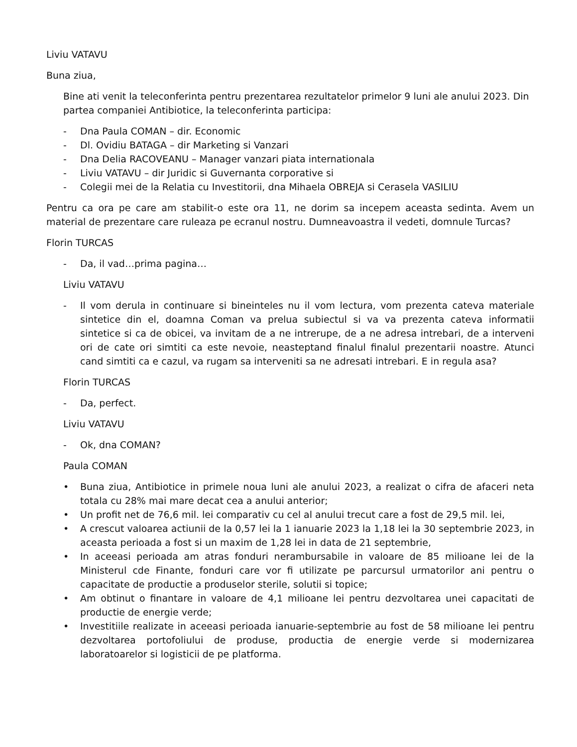Liviu VATAVU
Buna ziua,
Bine ati venit la teleconferinta pentru prezentarea rezultatelor primelor 9 luni ale anului 2023. Din partea companiei Antibiotice, la teleconferinta participa:
- Dna Paula COMAN – dir. Economic
- Dl. Ovidiu BATAGA – dir Marketing si Vanzari
- Dna Delia RACOVEANU – Manager vanzari piata internationala
- Liviu VATAVU – dir Juridic si Guvernanta corporative si
- Colegii mei de la Relatia cu Investitorii, dna Mihaela OBREJA si Cerasela VASILIU
Pentru ca ora pe care am stabilit-o este ora 11, ne dorim sa incepem aceasta sedinta. Avem un material de prezentare care ruleaza pe ecranul nostru. Dumneavoastra il vedeti, domnule Turcas?
Florin TURCAS
- Da, il vad…prima pagina…
Liviu VATAVU
- Il vom derula in continuare si bineinteles nu il vom lectura, vom prezenta cateva materiale sintetice din el, doamna Coman va prelua subiectul si va va prezenta cateva informatii sintetice si ca de obicei, va invitam de a ne intrerupe, de a ne adresa intrebari, de a interveni ori de cate ori simtiti ca este nevoie, neasteptand finalul finalul prezentarii noastre. Atunci cand simtiti ca e cazul, va rugam sa interveniti sa ne adresati intrebari. E in regula asa?
Florin TURCAS
- Da, perfect.
Liviu VATAVU
- Ok, dna COMAN?
Paula COMAN
• Buna ziua, Antibiotice in primele noua luni ale anului 2023, a realizat o cifra de afaceri neta totala cu 28% mai mare decat cea a anului anterior;
• Un profit net de 76,6 mil. lei comparativ cu cel al anului trecut care a fost de 29,5 mil. lei,
• A crescut valoarea actiunii de la 0,57 lei la 1 ianuarie 2023 la 1,18 lei la 30 septembrie 2023, in aceasta perioada a fost si un maxim de 1,28 lei in data de 21 septembrie,
• In aceeasi perioada am atras fonduri nerambursabile in valoare de 85 milioane lei de la Ministerul cde Finante, fonduri care vor fi utilizate pe parcursul urmatorilor ani pentru o capacitate de productie a produselor sterile, solutii si topice;
• Am obtinut o finantare in valoare de 4,1 milioane lei pentru dezvoltarea unei capacitati de productie de energie verde;
• Investitiile realizate in aceeasi perioada ianuarie-septembrie au fost de 58 milioane lei pentru dezvoltarea portofoliului de produse, productia de energie verde si modernizarea laboratoarelor si logisticii de pe platforma.